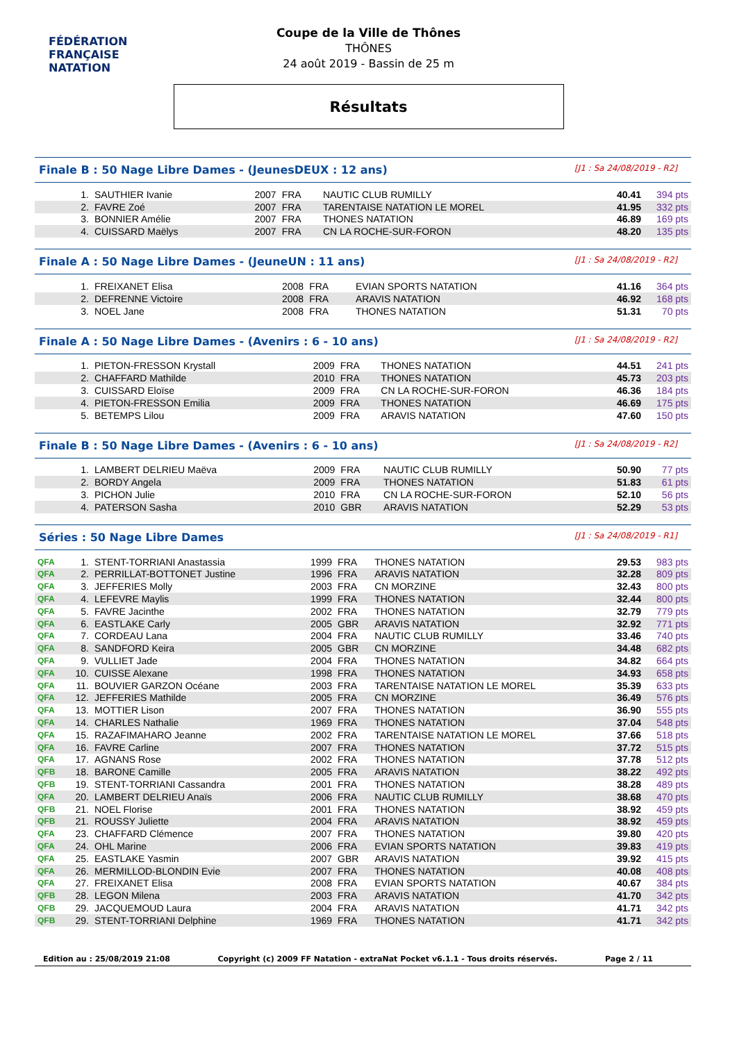FÉDÉRATION FRANÇAISE
NATATION
Coupe de la Ville de Thônes
THÔNES
24 août 2019 - Bassin de 25 m
Résultats
Finale B : 50 Nage Libre Dames - (JeunesDEUX : 12 ans) [J1 : Sa 24/08/2019 - R2]
| | 1. | SAUTHIER Ivanie | 2007 | FRA | NAUTIC CLUB RUMILLY | 40.41 | 394 pts |
| | 2. | FAVRE Zoé | 2007 | FRA | TARENTAISE NATATION LE MOREL | 41.95 | 332 pts |
| | 3. | BONNIER Amélie | 2007 | FRA | THONES NATATION | 46.89 | 169 pts |
| | 4. | CUISSARD Maëlys | 2007 | FRA | CN LA ROCHE-SUR-FORON | 48.20 | 135 pts |
Finale A : 50 Nage Libre Dames - (JeuneUN : 11 ans) [J1 : Sa 24/08/2019 - R2]
| | 1. | FREIXANET Elisa | 2008 | FRA | EVIAN SPORTS NATATION | 41.16 | 364 pts |
| | 2. | DEFRENNE Victoire | 2008 | FRA | ARAVIS NATATION | 46.92 | 168 pts |
| | 3. | NOEL Jane | 2008 | FRA | THONES NATATION | 51.31 | 70 pts |
Finale A : 50 Nage Libre Dames - (Avenirs : 6 - 10 ans) [J1 : Sa 24/08/2019 - R2]
| | 1. | PIETON-FRESSON Krystall | 2009 | FRA | THONES NATATION | 44.51 | 241 pts |
| | 2. | CHAFFARD Mathilde | 2010 | FRA | THONES NATATION | 45.73 | 203 pts |
| | 3. | CUISSARD Eloïse | 2009 | FRA | CN LA ROCHE-SUR-FORON | 46.36 | 184 pts |
| | 4. | PIETON-FRESSON Emilia | 2009 | FRA | THONES NATATION | 46.69 | 175 pts |
| | 5. | BETEMPS Lilou | 2009 | FRA | ARAVIS NATATION | 47.60 | 150 pts |
Finale B : 50 Nage Libre Dames - (Avenirs : 6 - 10 ans) [J1 : Sa 24/08/2019 - R2]
| | 1. | LAMBERT DELRIEU Maëva | 2009 | FRA | NAUTIC CLUB RUMILLY | 50.90 | 77 pts |
| | 2. | BORDY Angela | 2009 | FRA | THONES NATATION | 51.83 | 61 pts |
| | 3. | PICHON Julie | 2010 | FRA | CN LA ROCHE-SUR-FORON | 52.10 | 56 pts |
| | 4. | PATERSON Sasha | 2010 | GBR | ARAVIS NATATION | 52.29 | 53 pts |
Séries : 50 Nage Libre Dames [J1 : Sa 24/08/2019 - R1]
| QFA | 1. | STENT-TORRIANI Anastassia | 1999 | FRA | THONES NATATION | 29.53 | 983 pts |
| QFA | 2. | PERRILLAT-BOTTONET Justine | 1996 | FRA | ARAVIS NATATION | 32.28 | 809 pts |
| QFA | 3. | JEFFERIES Molly | 2003 | FRA | CN MORZINE | 32.43 | 800 pts |
| QFA | 4. | LEFEVRE Maylis | 1999 | FRA | THONES NATATION | 32.44 | 800 pts |
| QFA | 5. | FAVRE Jacinthe | 2002 | FRA | THONES NATATION | 32.79 | 779 pts |
| QFA | 6. | EASTLAKE Carly | 2005 | GBR | ARAVIS NATATION | 32.92 | 771 pts |
| QFA | 7. | CORDEAU Lana | 2004 | FRA | NAUTIC CLUB RUMILLY | 33.46 | 740 pts |
| QFA | 8. | SANDFORD Keira | 2005 | GBR | CN MORZINE | 34.48 | 682 pts |
| QFA | 9. | VULLIET Jade | 2004 | FRA | THONES NATATION | 34.82 | 664 pts |
| QFA | 10. | CUISSE Alexane | 1998 | FRA | THONES NATATION | 34.93 | 658 pts |
| QFA | 11. | BOUVIER GARZON Océane | 2003 | FRA | TARENTAISE NATATION LE MOREL | 35.39 | 633 pts |
| QFA | 12. | JEFFERIES Mathilde | 2005 | FRA | CN MORZINE | 36.49 | 576 pts |
| QFA | 13. | MOTTIER Lison | 2007 | FRA | THONES NATATION | 36.90 | 555 pts |
| QFA | 14. | CHARLES Nathalie | 1969 | FRA | THONES NATATION | 37.04 | 548 pts |
| QFA | 15. | RAZAFIMAHARO Jeanne | 2002 | FRA | TARENTAISE NATATION LE MOREL | 37.66 | 518 pts |
| QFA | 16. | FAVRE Carline | 2007 | FRA | THONES NATATION | 37.72 | 515 pts |
| QFA | 17. | AGNANS Rose | 2002 | FRA | THONES NATATION | 37.78 | 512 pts |
| QFB | 18. | BARONE Camille | 2005 | FRA | ARAVIS NATATION | 38.22 | 492 pts |
| QFB | 19. | STENT-TORRIANI Cassandra | 2001 | FRA | THONES NATATION | 38.28 | 489 pts |
| QFA | 20. | LAMBERT DELRIEU Anaïs | 2006 | FRA | NAUTIC CLUB RUMILLY | 38.68 | 470 pts |
| QFB | 21. | NOEL Florise | 2001 | FRA | THONES NATATION | 38.92 | 459 pts |
| QFB | 21. | ROUSSY Juliette | 2004 | FRA | ARAVIS NATATION | 38.92 | 459 pts |
| QFA | 23. | CHAFFARD Clémence | 2007 | FRA | THONES NATATION | 39.80 | 420 pts |
| QFA | 24. | OHL Marine | 2006 | FRA | EVIAN SPORTS NATATION | 39.83 | 419 pts |
| QFA | 25. | EASTLAKE Yasmin | 2007 | GBR | ARAVIS NATATION | 39.92 | 415 pts |
| QFA | 26. | MERMILLOD-BLONDIN Evie | 2007 | FRA | THONES NATATION | 40.08 | 408 pts |
| QFA | 27. | FREIXANET Elisa | 2008 | FRA | EVIAN SPORTS NATATION | 40.67 | 384 pts |
| QFB | 28. | LEGON Milena | 2003 | FRA | ARAVIS NATATION | 41.70 | 342 pts |
| QFB | 29. | JACQUEMOUD Laura | 2004 | FRA | ARAVIS NATATION | 41.71 | 342 pts |
| QFB | 29. | STENT-TORRIANI Delphine | 1969 | FRA | THONES NATATION | 41.71 | 342 pts |
Edition au : 25/08/2019 21:08 Copyright (c) 2009 FF Natation - extraNat Pocket v6.1.1 - Tous droits réservés. Page 2 / 11